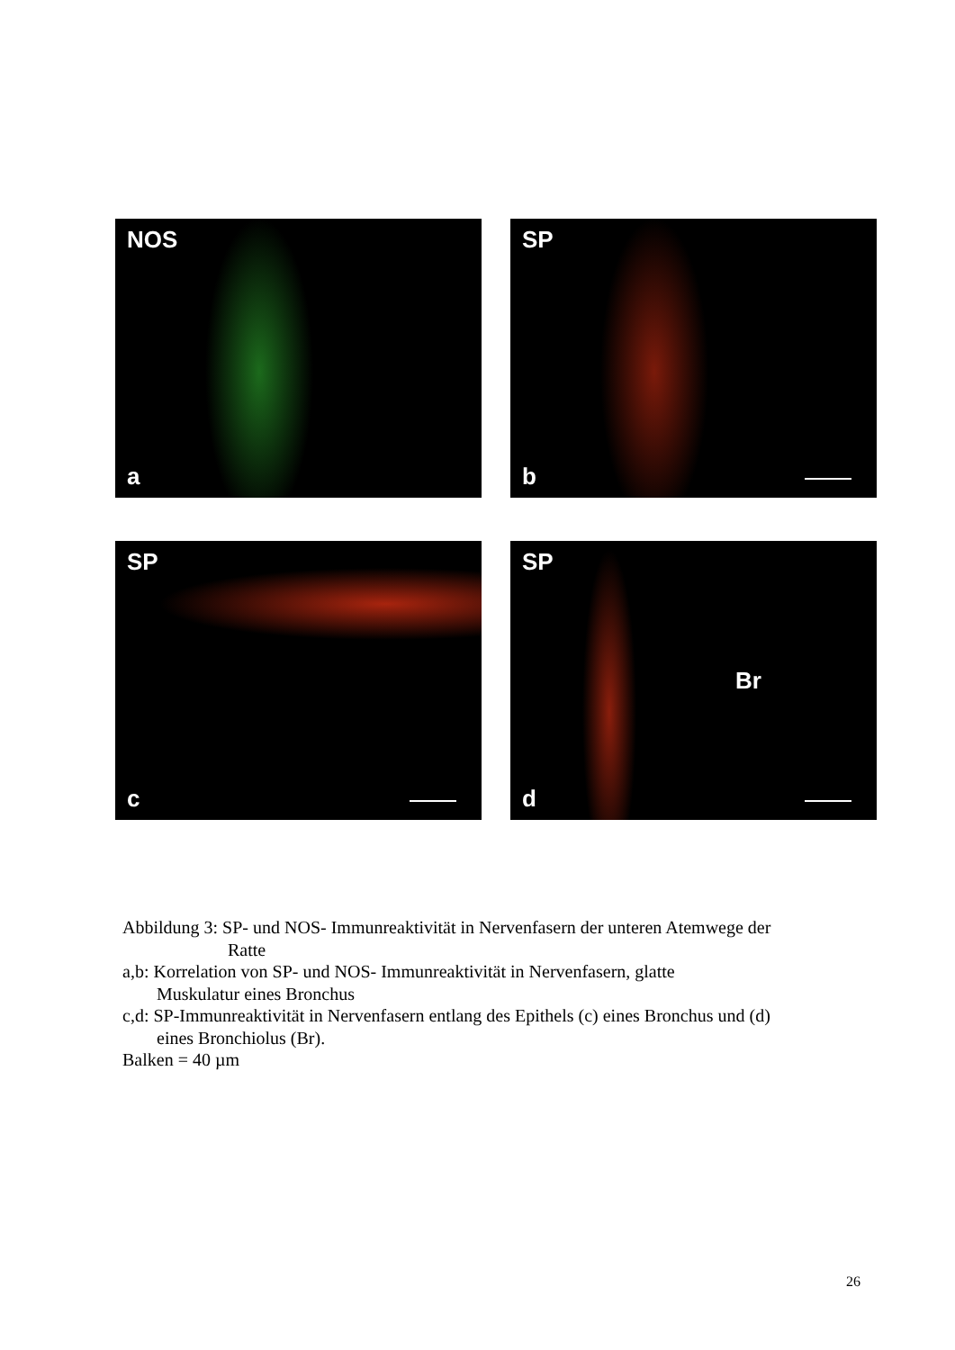NOS
a
SP
b
SP
c
SP
Br
d
Abbildung 3: SP- und NOS- Immunreaktivität in Nervenfasern der unteren Atemwege der
Ratte
a,b: Korrelation von SP- und NOS- Immunreaktivität in Nervenfasern, glatte
Muskulatur eines Bronchus
c,d: SP-Immunreaktivität in Nervenfasern entlang des Epithels (c) eines Bronchus und (d)
eines Bronchiolus (Br).
Balken = 40 µm
26